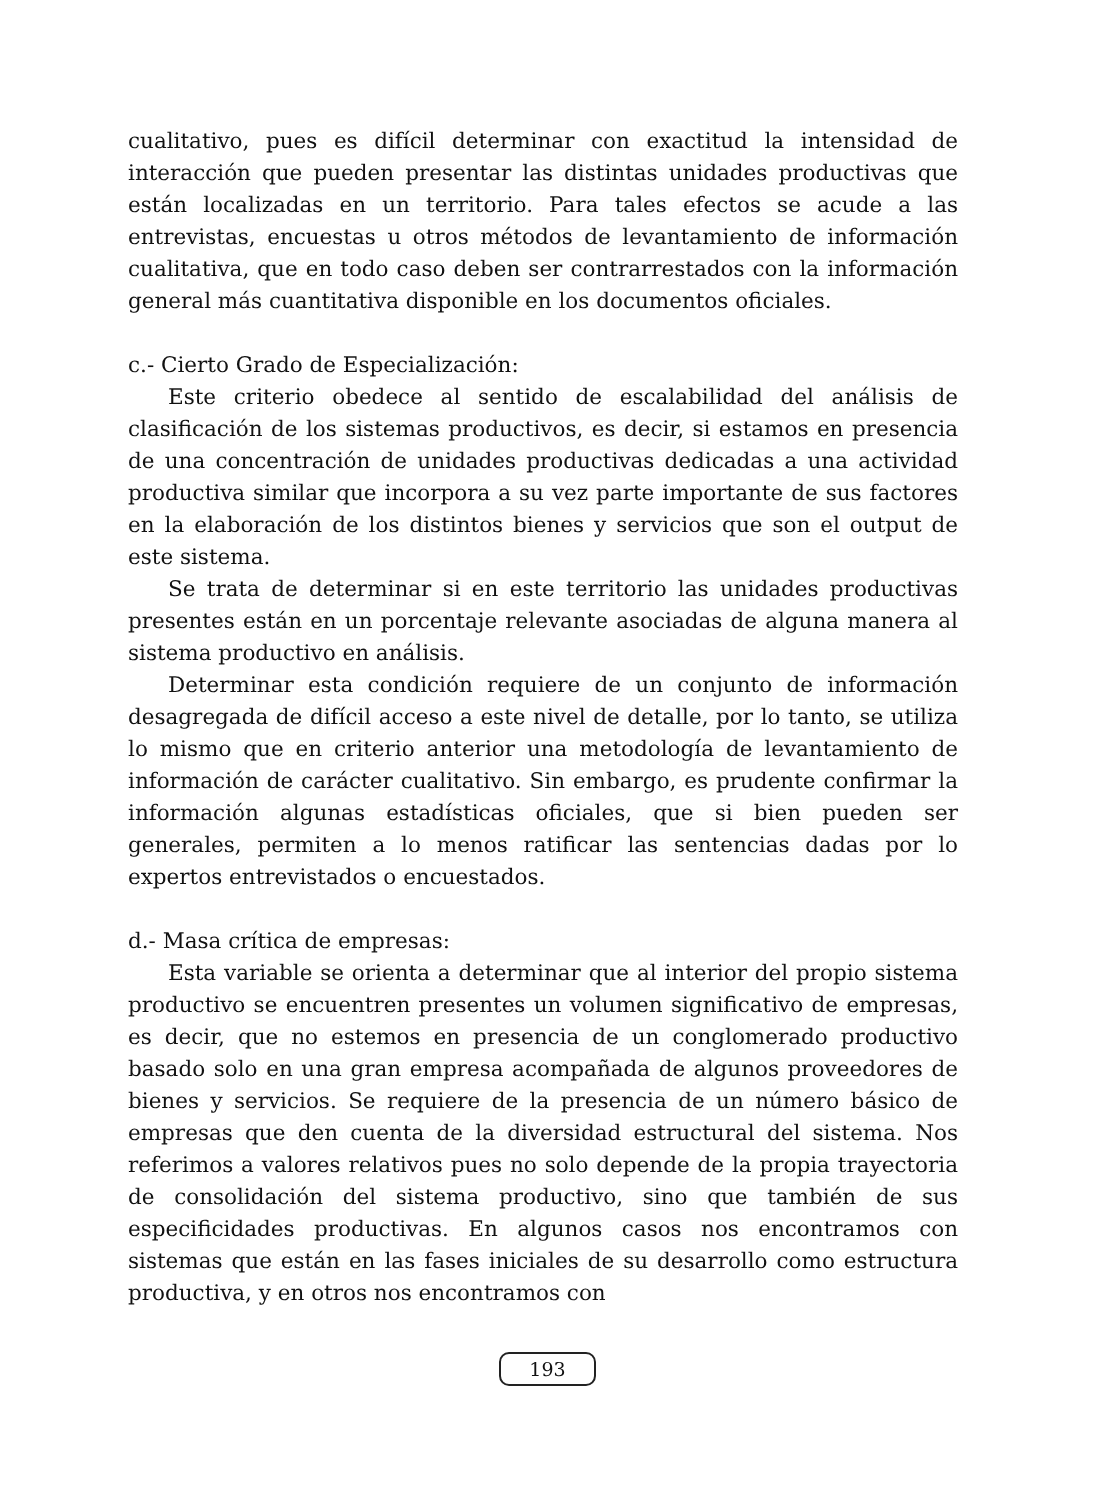cualitativo, pues es difícil determinar con exactitud la intensidad de interacción que pueden presentar las distintas unidades productivas que están localizadas en un territorio. Para tales efectos se acude a las entrevistas, encuestas u otros métodos de levantamiento de información cualitativa, que en todo caso deben ser contrarrestados con la información general más cuantitativa disponible en los documentos oficiales.
c.- Cierto Grado de Especialización:
Este criterio obedece al sentido de escalabilidad del análisis de clasificación de los sistemas productivos, es decir, si estamos en presencia de una concentración de unidades productivas dedicadas a una actividad productiva similar que incorpora a su vez parte importante de sus factores en la elaboración de los distintos bienes y servicios que son el output de este sistema.
Se trata de determinar si en este territorio las unidades productivas presentes están en un porcentaje relevante asociadas de alguna manera al sistema productivo en análisis.
Determinar esta condición requiere de un conjunto de información desagregada de difícil acceso a este nivel de detalle, por lo tanto, se utiliza lo mismo que en criterio anterior una metodología de levantamiento de información de carácter cualitativo. Sin embargo, es prudente confirmar la información algunas estadísticas oficiales, que si bien pueden ser generales, permiten a lo menos ratificar las sentencias dadas por lo expertos entrevistados o encuestados.
d.- Masa crítica de empresas:
Esta variable se orienta a determinar que al interior del propio sistema productivo se encuentren presentes un volumen significativo de empresas, es decir, que no estemos en presencia de un conglomerado productivo basado solo en una gran empresa acompañada de algunos proveedores de bienes y servicios. Se requiere de la presencia de un número básico de empresas que den cuenta de la diversidad estructural del sistema. Nos referimos a valores relativos pues no solo depende de la propia trayectoria de consolidación del sistema productivo, sino que también de sus especificidades productivas. En algunos casos nos encontramos con sistemas que están en las fases iniciales de su desarrollo como estructura productiva, y en otros nos encontramos con
193